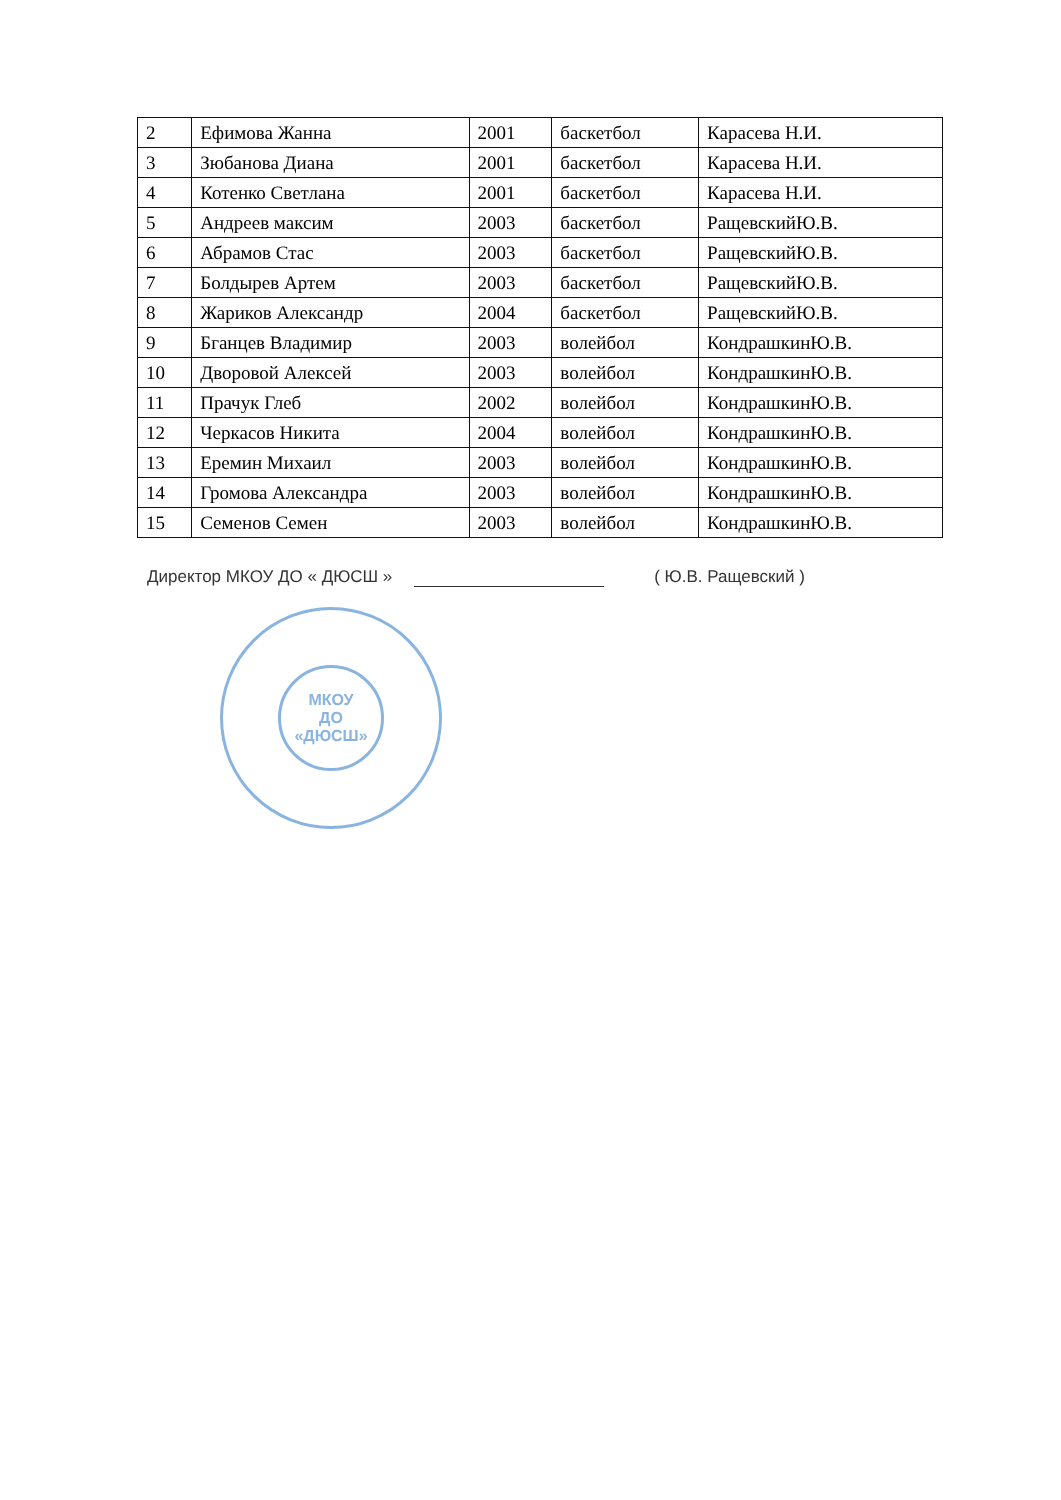| 2 | Ефимова Жанна | 2001 | баскетбол | Карасева Н.И. |
| 3 | Зюбанова Диана | 2001 | баскетбол | Карасева Н.И. |
| 4 | Котенко Светлана | 2001 | баскетбол | Карасева Н.И. |
| 5 | Андреев максим | 2003 | баскетбол | РащевскийЮ.В. |
| 6 | Абрамов Стас | 2003 | баскетбол | РащевскийЮ.В. |
| 7 | Болдырев Артем | 2003 | баскетбол | РащевскийЮ.В. |
| 8 | Жариков Александр | 2004 | баскетбол | РащевскийЮ.В. |
| 9 | Бганцев Владимир | 2003 | волейбол | КондрашкинЮ.В. |
| 10 | Дворовой Алексей | 2003 | волейбол | КондрашкинЮ.В. |
| 11 | Прачук Глеб | 2002 | волейбол | КондрашкинЮ.В. |
| 12 | Черкасов Никита | 2004 | волейбол | КондрашкинЮ.В. |
| 13 | Еремин Михаил | 2003 | волейбол | КондрашкинЮ.В. |
| 14 | Громова Александра | 2003 | волейбол | КондрашкинЮ.В. |
| 15 | Семенов Семен | 2003 | волейбол | КондрашкинЮ.В. |
Директор МКОУ ДО « ДЮСШ » ( Ю.В. Ращевский )
МКОУ
ДО
«ДЮСШ»